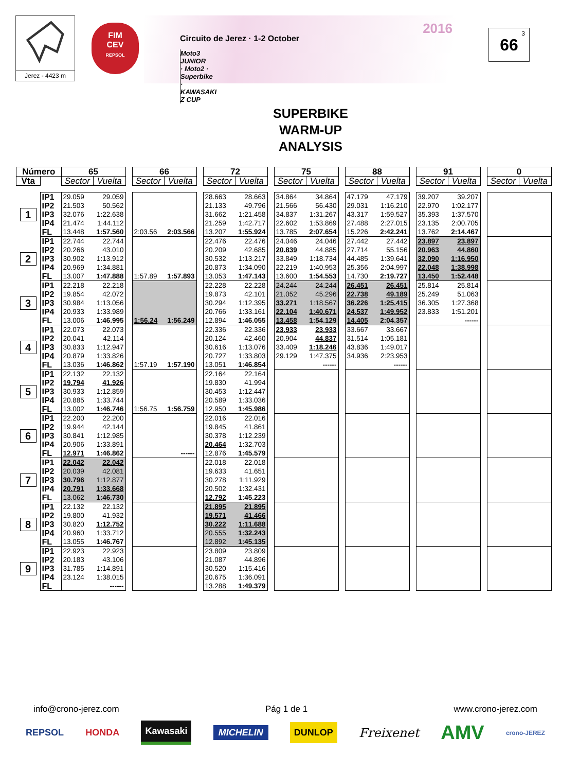Jerez - 4423 m
FIM
CEV
REPSOL
2016 Circuito de Jerez · 1-2 October
Moto3 JUNIOR · Moto2 · Superbike · KAWASAKI Z CUP
<sup>3</sup> 66
SUPERBIKE
WARM-UP
ANALYSIS
| Número | | 65 | | | 66 | | | 72 | | | 75 | | | 88 | | | 91 | | | 0 | |
| Vta | | Sector | Vuelta | | Sector | Vuelta | | Sector | Vuelta | | Sector | Vuelta | | Sector | Vuelta | | Sector | Vuelta | | Sector | Vuelta |
| 1 | IP1 | 29.059 | 29.059 | | | | | 28.663 | 28.663 | | 34.864 | 34.864 | | 47.179 | 47.179 | | 39.207 | 39.207 | | | |
| | IP2 | 21.503 | 50.562 | | | | | 21.133 | 49.796 | | 21.566 | 56.430 | | 29.031 | 1:16.210 | | 22.970 | 1:02.177 | | | |
| | IP3 | 32.076 | 1:22.638 | | | | | 31.662 | 1:21.458 | | 34.837 | 1:31.267 | | 43.317 | 1:59.527 | | 35.393 | 1:37.570 | | | |
| | IP4 | 21.474 | 1:44.112 | | | | | 21.259 | 1:42.717 | | 22.602 | 1:53.869 | | 27.488 | 2:27.015 | | 23.135 | 2:00.705 | | | |
| | FL | 13.448 | 1:57.560 | | 2:03.56 | 2:03.566 | | 13.207 | 1:55.924 | | 13.785 | 2:07.654 | | 15.226 | 2:42.241 | | 13.762 | 2:14.467 | | | |
| 2 | IP1 | 22.744 | 22.744 | | | | | 22.476 | 22.476 | | 24.046 | 24.046 | | 27.442 | 27.442 | | 23.897 | 23.897 | | | |
| | IP2 | 20.266 | 43.010 | | | | | 20.209 | 42.685 | | 20.839 | 44.885 | | 27.714 | 55.156 | | 20.963 | 44.860 | | | |
| | IP3 | 30.902 | 1:13.912 | | | | | 30.532 | 1:13.217 | | 33.849 | 1:18.734 | | 44.485 | 1:39.641 | | 32.090 | 1:16.950 | | | |
| | IP4 | 20.969 | 1:34.881 | | | | | 20.873 | 1:34.090 | | 22.219 | 1:40.953 | | 25.356 | 2:04.997 | | 22.048 | 1:38.998 | | | |
| | FL | 13.007 | 1:47.888 | | 1:57.89 | 1:57.893 | | 13.053 | 1:47.143 | | 13.600 | 1:54.553 | | 14.730 | 2:19.727 | | 13.450 | 1:52.448 | | | |
| 3 | IP1 | 22.218 | 22.218 | | | | | 22.228 | 22.228 | | 24.244 | 24.244 | | 26.451 | 26.451 | | 25.814 | 25.814 | | | |
| | IP2 | 19.854 | 42.072 | | | | | 19.873 | 42.101 | | 21.052 | 45.296 | | 22.738 | 49.189 | | 25.249 | 51.063 | | | |
| | IP3 | 30.984 | 1:13.056 | | | | | 30.294 | 1:12.395 | | 33.271 | 1:18.567 | | 36.226 | 1:25.415 | | 36.305 | 1:27.368 | | | |
| | IP4 | 20.933 | 1:33.989 | | | | | 20.766 | 1:33.161 | | 22.104 | 1:40.671 | | 24.537 | 1:49.952 | | 23.833 | 1:51.201 | | | |
| | FL | 13.006 | 1:46.995 | | 1:56.24 | 1:56.249 | | 12.894 | 1:46.055 | | 13.458 | 1:54.129 | | 14.405 | 2:04.357 | | | ------ | | | |
| 4 | IP1 | 22.073 | 22.073 | | | | | 22.336 | 22.336 | | 23.933 | 23.933 | | 33.667 | 33.667 | | | | | | |
| | IP2 | 20.041 | 42.114 | | | | | 20.124 | 42.460 | | 20.904 | 44.837 | | 31.514 | 1:05.181 | | | | | | |
| | IP3 | 30.833 | 1:12.947 | | | | | 30.616 | 1:13.076 | | 33.409 | 1:18.246 | | 43.836 | 1:49.017 | | | | | | |
| | IP4 | 20.879 | 1:33.826 | | | | | 20.727 | 1:33.803 | | 29.129 | 1:47.375 | | 34.936 | 2:23.953 | | | | | | |
| | FL | 13.036 | 1:46.862 | | 1:57.19 | 1:57.190 | | 13.051 | 1:46.854 | | | ------ | | | ------ | | | | | | |
| 5 | IP1 | 22.132 | 22.132 | | | | | 22.164 | 22.164 | | | | | | | | | | | | |
| | IP2 | 19.794 | 41.926 | | | | | 19.830 | 41.994 | | | | | | | | | | | | |
| | IP3 | 30.933 | 1:12.859 | | | | | 30.453 | 1:12.447 | | | | | | | | | | | | |
| | IP4 | 20.885 | 1:33.744 | | | | | 20.589 | 1:33.036 | | | | | | | | | | | | |
| | FL | 13.002 | 1:46.746 | | 1:56.75 | 1:56.759 | | 12.950 | 1:45.986 | | | | | | | | | | | | |
| 6 | IP1 | 22.200 | 22.200 | | | | | 22.016 | 22.016 | | | | | | | | | | | | |
| | IP2 | 19.944 | 42.144 | | | | | 19.845 | 41.861 | | | | | | | | | | | | |
| | IP3 | 30.841 | 1:12.985 | | | | | 30.378 | 1:12.239 | | | | | | | | | | | | |
| | IP4 | 20.906 | 1:33.891 | | | | | 20.464 | 1:32.703 | | | | | | | | | | | | |
| | FL | 12.971 | 1:46.862 | | | ------ | | 12.876 | 1:45.579 | | | | | | | | | | | | |
| 7 | IP1 | 22.042 | 22.042 | | | | | 22.018 | 22.018 | | | | | | | | | | | | |
| | IP2 | 20.039 | 42.081 | | | | | 19.633 | 41.651 | | | | | | | | | | | | |
| | IP3 | 30.796 | 1:12.877 | | | | | 30.278 | 1:11.929 | | | | | | | | | | | | |
| | IP4 | 20.791 | 1:33.668 | | | | | 20.502 | 1:32.431 | | | | | | | | | | | | |
| | FL | 13.062 | 1:46.730 | | | | | 12.792 | 1:45.223 | | | | | | | | | | | | |
| 8 | IP1 | 22.132 | 22.132 | | | | | 21.895 | 21.895 | | | | | | | | | | | | |
| | IP2 | 19.800 | 41.932 | | | | | 19.571 | 41.466 | | | | | | | | | | | | |
| | IP3 | 30.820 | 1:12.752 | | | | | 30.222 | 1:11.688 | | | | | | | | | | | | |
| | IP4 | 20.960 | 1:33.712 | | | | | 20.555 | 1:32.243 | | | | | | | | | | | | |
| | FL | 13.055 | 1:46.767 | | | | | 12.892 | 1:45.135 | | | | | | | | | | | | |
| 9 | IP1 | 22.923 | 22.923 | | | | | 23.809 | 23.809 | | | | | | | | | | | | |
| | IP2 | 20.183 | 43.106 | | | | | 21.087 | 44.896 | | | | | | | | | | | | |
| | IP3 | 31.785 | 1:14.891 | | | | | 30.520 | 1:15.416 | | | | | | | | | | | | |
| | IP4 | 23.124 | 1:38.015 | | | | | 20.675 | 1:36.091 | | | | | | | | | | | | |
| | FL | | ------ | | | | | 13.288 | 1:49.379 | | | | | | | | | | | | |
info@crono-jerez.com Pág 1 de 1 www.crono-jerez.com
REPSOL HONDA Kawasaki MICHELIN DUNLOP Freixenet AMV crono-JEREZ